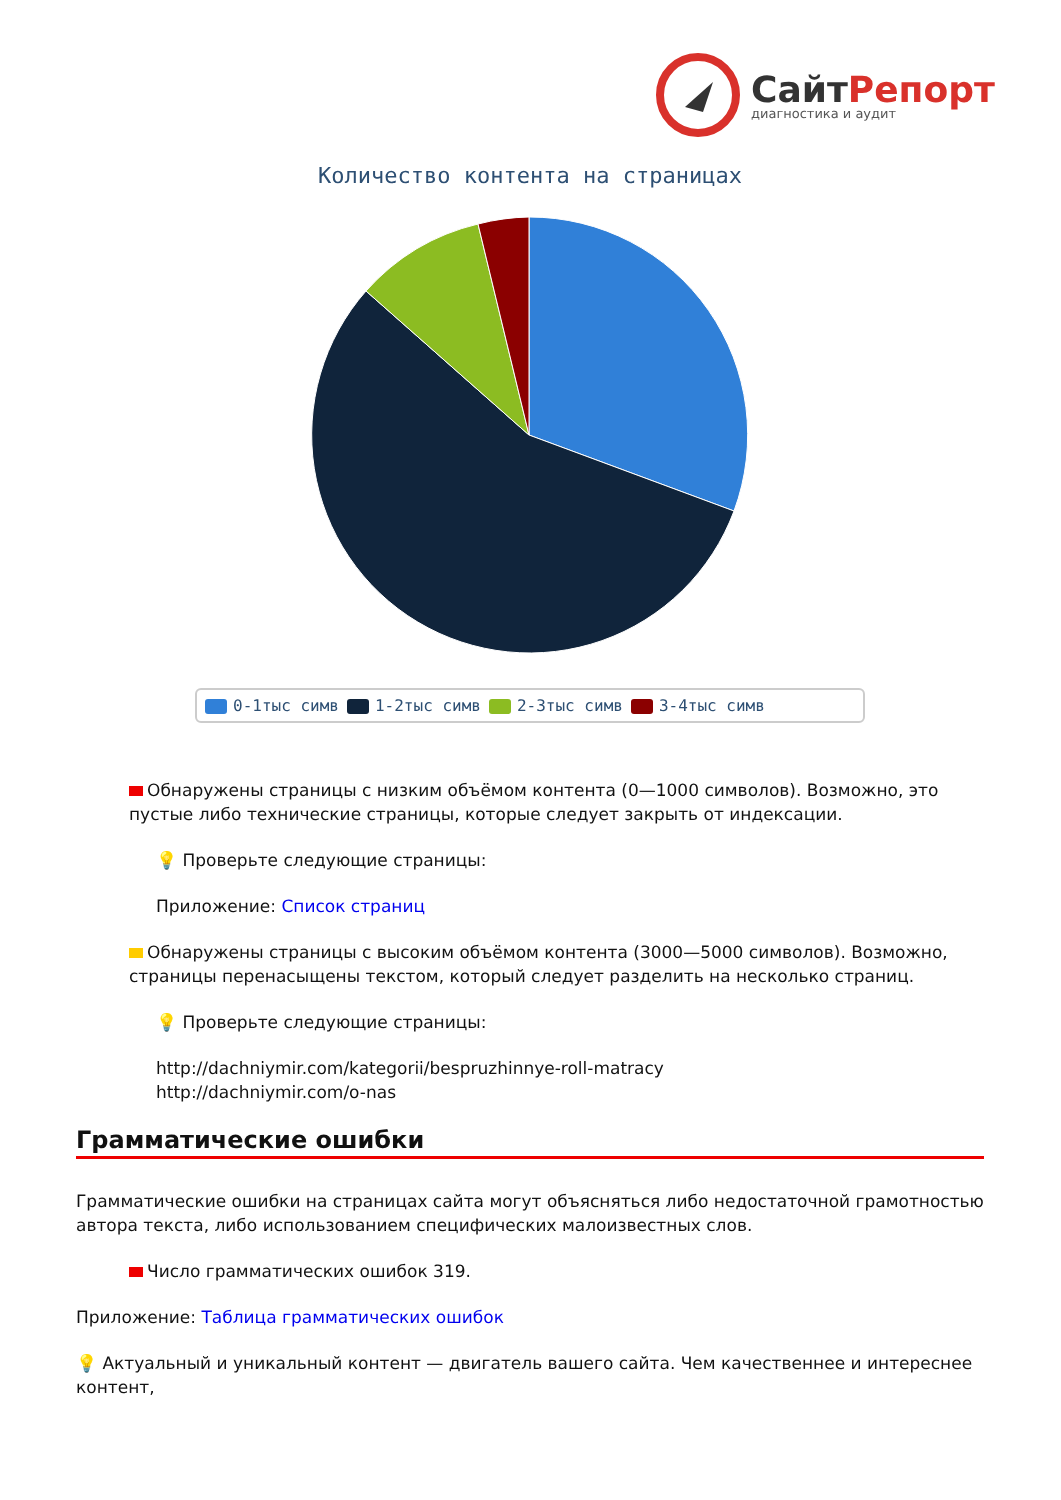СайтРепорт
диагностика и аудит
Количество контента на страницах
0-1тыс симв 1-2тыс симв 2-3тыс симв 3-4тыс симв
Обнаружены страницы с низким объёмом контента (0—1000 символов). Возможно, это пустые либо технические страницы, которые следует закрыть от индексации.
💡 Проверьте следующие страницы:
Приложение: Список страниц
Обнаружены страницы с высоким объёмом контента (3000—5000 символов). Возможно, страницы перенасыщены текстом, который следует разделить на несколько страниц.
💡 Проверьте следующие страницы:
http://dachniymir.com/kategorii/bespruzhinnye-roll-matracy
http://dachniymir.com/o-nas
Грамматические ошибки
Грамматические ошибки на страницах сайта могут объясняться либо недостаточной грамотностью автора текста, либо использованием специфических малоизвестных слов.
Число грамматических ошибок 319.
Приложение: Таблица грамматических ошибок
💡 Актуальный и уникальный контент — двигатель вашего сайта. Чем качественнее и интереснее контент,